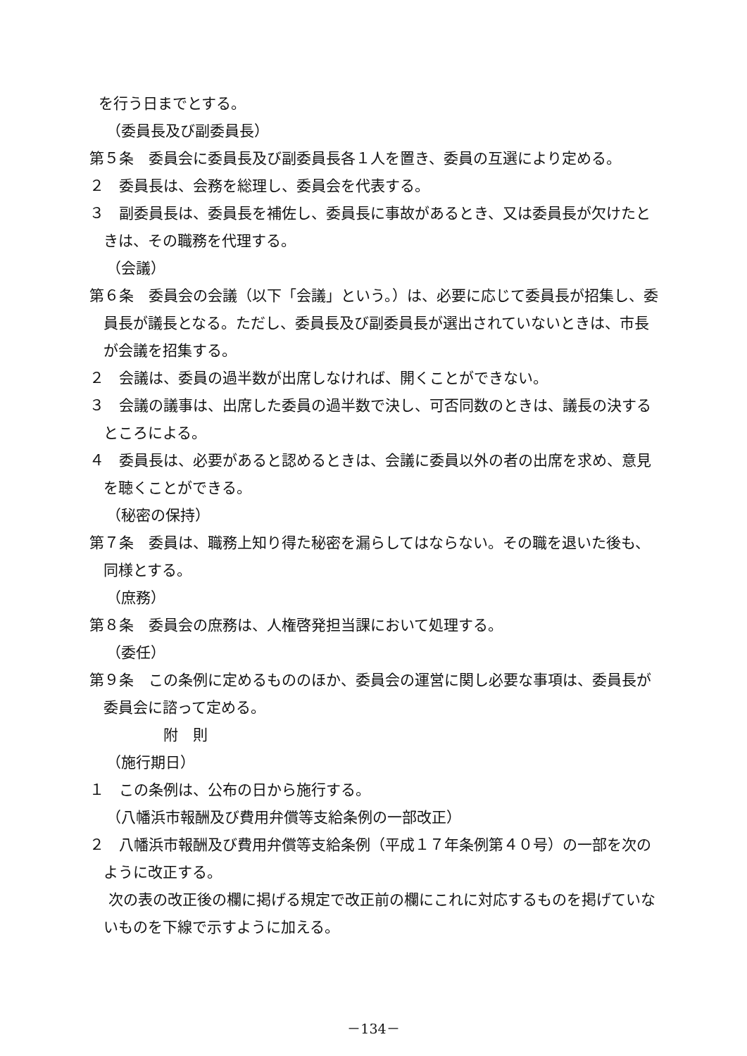を行う日までとする。
（委員長及び副委員長）
第５条　委員会に委員長及び副委員長各１人を置き、委員の互選により定める。
２　委員長は、会務を総理し、委員会を代表する。
３　副委員長は、委員長を補佐し、委員長に事故があるとき、又は委員長が欠けたときは、その職務を代理する。
（会議）
第６条　委員会の会議（以下「会議」という。）は、必要に応じて委員長が招集し、委員長が議長となる。ただし、委員長及び副委員長が選出されていないときは、市長が会議を招集する。
２　会議は、委員の過半数が出席しなければ、開くことができない。
３　会議の議事は、出席した委員の過半数で決し、可否同数のときは、議長の決するところによる。
４　委員長は、必要があると認めるときは、会議に委員以外の者の出席を求め、意見を聴くことができる。
（秘密の保持）
第７条　委員は、職務上知り得た秘密を漏らしてはならない。その職を退いた後も、同様とする。
（庶務）
第８条　委員会の庶務は、人権啓発担当課において処理する。
（委任）
第９条　この条例に定めるもののほか、委員会の運営に関し必要な事項は、委員長が委員会に諮って定める。
附　則
（施行期日）
１　この条例は、公布の日から施行する。
（八幡浜市報酬及び費用弁償等支給条例の一部改正）
２　八幡浜市報酬及び費用弁償等支給条例（平成１７年条例第４０号）の一部を次のように改正する。
次の表の改正後の欄に掲げる規定で改正前の欄にこれに対応するものを掲げていないものを下線で示すように加える。
－134－